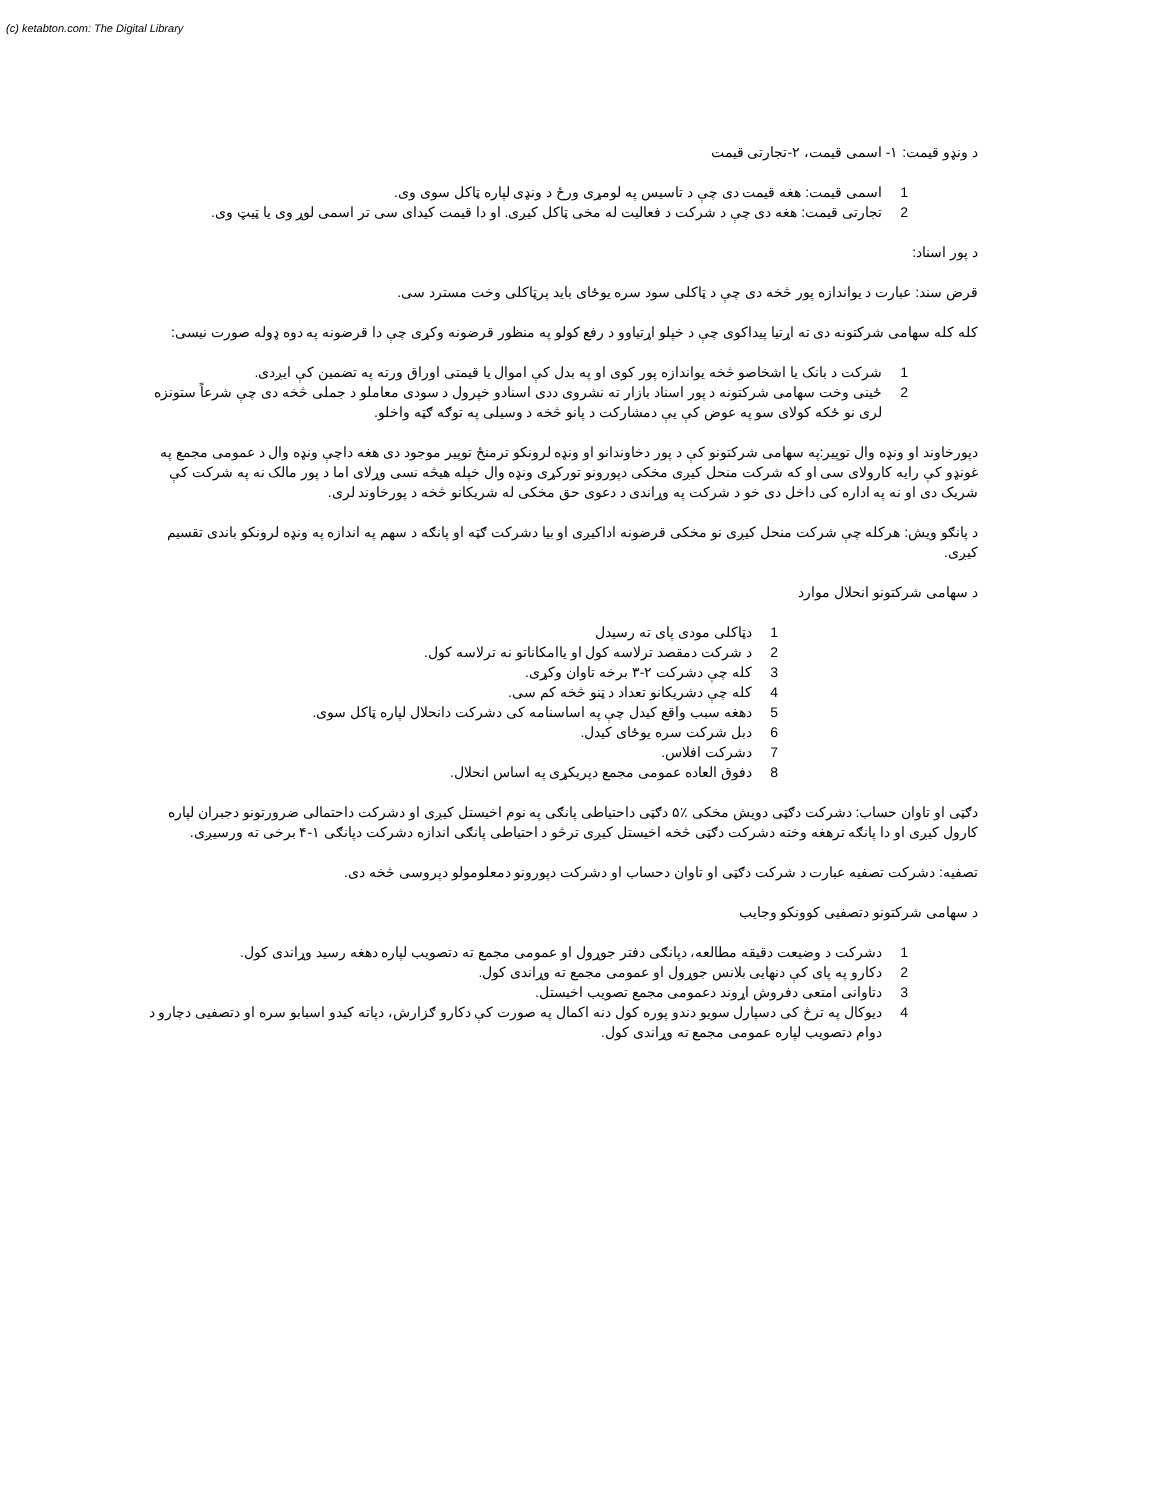(c) ketabton.com: The Digital Library
د ونډو قیمت: ۱- اسمی قیمت، ۲-تجارتی قیمت
1 اسمی قیمت: هغه قیمت دی چې د تاسیس په لومړی ورځ د ونډی لپاره ټاکل سوی وی.
2 تجارتی قیمت: هغه دی چې د شرکت د فعالیت له مخی ټاکل کیږی. او دا قیمت کیدای سی تر اسمی لوړ وی یا ټیټ وی.
د پور اسناد:
قرض سند: عبارت د یواندازه پور څخه دی چې د ټاکلی سود سره یوځای باید پرټاکلی وخت مسترد سی.
کله کله سهامی شرکتونه دی ته اړتیا پیداکوی چې د خپلو اړتیاوو د رفع کولو په منظور قرضونه وکړی چې دا قرضونه په دوه ډوله صورت نیسی:
1 شرکت د بانک یا اشخاصو څخه یواندازه پور کوی او په بدل کې اموال یا قیمتی اوراق ورته په تضمین کې ایږدی.
2 ځینی وخت سهامی شرکتونه د پور اسناد بازار ته نشروی ددی اسنادو خپرول د سودی معاملو د جملی څخه دی چې شرعاً ستونزه لری نو ځکه کولای سو په عوض کې یې دمشارکت د پانو څخه د وسیلی په توګه ګټه واخلو.
دپورخاوند او ونډه وال توپیر:په سهامی شرکتونو کې د پور دخاوندانو او ونډه لرونکو ترمنځ توپیر موجود دی هغه داچې ونډه وال د عمومی مجمع په غونډو کې رایه کارولای سی او که شرکت منحل کیږی مخکی دپورونو تورکړی ونډه وال خپله هیڅه نسی وړلای اما د پور مالک نه په شرکت کې شریک دی او نه په اداره کی داخل دی خو د شرکت په وړاندی د دعوی حق مخکی له شریکانو څخه د پورخاوند لری.
د پانګو ویش: هرکله چې شرکت منحل کیږی نو مخکی قرضونه اداکیږی او بیا دشرکت ګټه او پانګه د سهم په اندازه په ونډه لرونکو باندی تقسیم کیږی.
د سهامی شرکتونو انحلال موارد
1 دټاکلی مودی پای ته رسیدل
2 د شرکت دمقصد ترلاسه کول او یاامکاناتو نه ترلاسه کول.
3 کله چې دشرکت ۲-۳ برخه تاوان وکړی.
4 کله چې دشریکانو تعداد د ټنو څخه کم سی.
5 دهغه سبب واقع کیدل چې په اساسنامه کی دشرکت دانحلال لپاره ټاکل سوی.
6 دبل شرکت سره یوځای کیدل.
7 دشرکت افلاس.
8 دفوق العاده عمومی مجمع دپریکړی په اساس انحلال.
دګټی او تاوان حساب: دشرکت دګټی دویش مخکی ٪۵ دګټی داحتیاطی پانګی په نوم اخیستل کیږی او دشرکت داحتمالی ضرورتونو دجبران لپاره کارول کیږی او دا پانګه ترهغه وخته دشرکت دګټی څخه اخیستل کیږی ترڅو د احتیاطی پانګی اندازه دشرکت دپانګی ۱-۴ برخی ته ورسیږی.
تصفیه: دشرکت تصفیه عبارت د شرکت دګټی او تاوان دحساب او دشرکت دپورونو دمعلومولو دپروسی څخه دی.
د سهامی شرکتونو دتصفیی کوونکو وجایب
1 دشرکت د وضیعت دقیقه مطالعه، دپانګی دفتر جوړول او عمومی مجمع ته دتصویب لپاره دهغه رسید وړاندی کول.
2 دکارو په پای کې دنهایی بلانس جوړول او عمومی مجمع ته وړاندی کول.
3 دتاوانی امتعی دفروش اړوند دعمومی مجمع تصویب اخیستل.
4 دیوکال په ترڅ کی دسپارل سویو دندو پوره کول دنه اکمال په صورت کې دکارو ګزارش، دپاته کیدو اسبابو سره او دتصفیی دچارو د دوام دتصویب لپاره عمومی مجمع ته وړاندی کول.